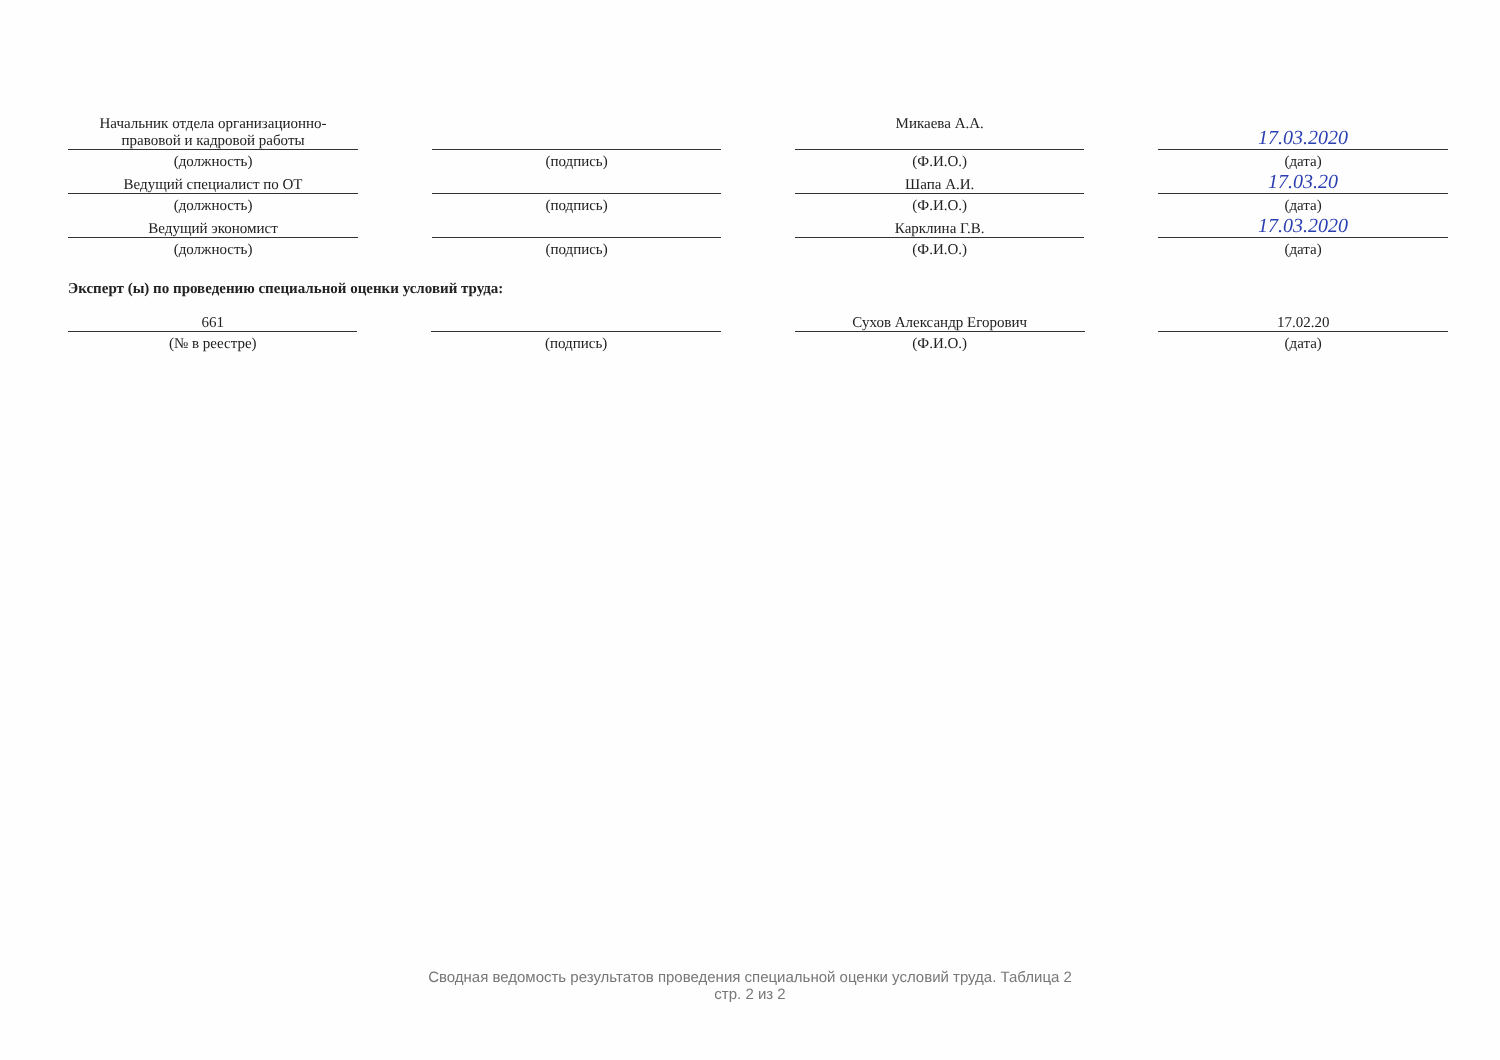| Начальник отдела организационно- правовой и кадровой работы | | | | Микаева А.А. | | 17.03.2020 |
| (должность) | | (подпись) | | (Ф.И.О.) | | (дата) |
| Ведущий специалист по ОТ | | | | Шапа А.И. | | 17.03.20 |
| (должность) | | (подпись) | | (Ф.И.О.) | | (дата) |
| Ведущий экономист | | | | Карклина Г.В. | | 17.03.2020 |
| (должность) | | (подпись) | | (Ф.И.О.) | | (дата) |
Эксперт (ы) по проведению специальной оценки условий труда:
| 661 | | | | Сухов Александр Егорович | | 17.02.20 |
| (№ в реестре) | | (подпись) | | (Ф.И.О.) | | (дата) |
Сводная ведомость результатов проведения специальной оценки условий труда. Таблица 2
стр. 2 из 2